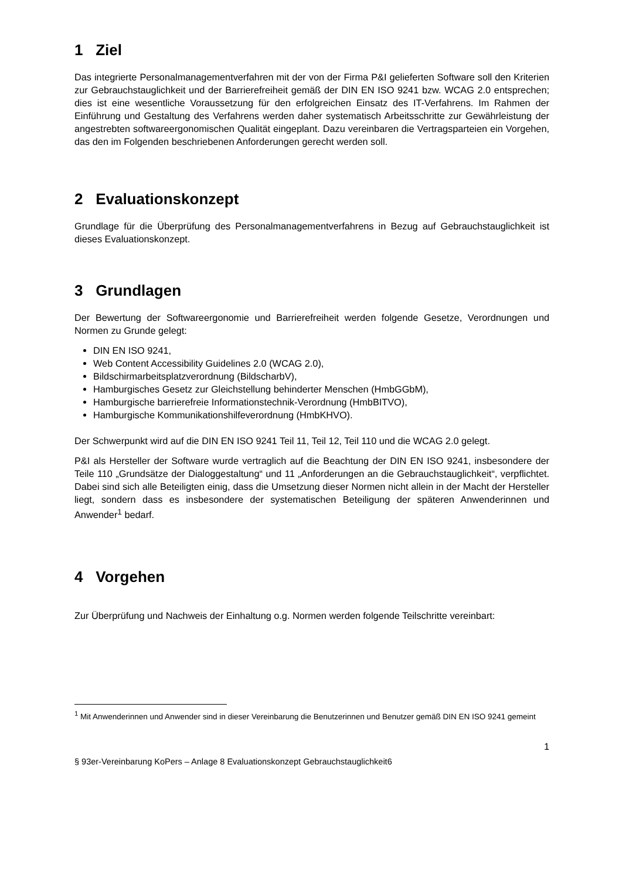1 Ziel
Das integrierte Personalmanagementverfahren mit der von der Firma P&I gelieferten Software soll den Kriterien zur Gebrauchstauglichkeit und der Barrierefreiheit gemäß der DIN EN ISO 9241 bzw. WCAG 2.0 entsprechen; dies ist eine wesentliche Voraussetzung für den erfolgreichen Einsatz des IT-Verfahrens. Im Rahmen der Einführung und Gestaltung des Verfahrens werden daher systematisch Arbeitsschritte zur Gewährleistung der angestrebten softwareergonomischen Qualität eingeplant. Dazu vereinbaren die Vertragsparteien ein Vorgehen, das den im Folgenden beschriebenen Anforderungen gerecht werden soll.
2 Evaluationskonzept
Grundlage für die Überprüfung des Personalmanagementverfahrens in Bezug auf Gebrauchstauglichkeit ist dieses Evaluationskonzept.
3 Grundlagen
Der Bewertung der Softwareergonomie und Barrierefreiheit werden folgende Gesetze, Verordnungen und Normen zu Grunde gelegt:
DIN EN ISO 9241,
Web Content Accessibility Guidelines 2.0 (WCAG 2.0),
Bildschirmarbeitsplatzverordnung (BildscharbV),
Hamburgisches Gesetz zur Gleichstellung behinderter Menschen (HmbGGbM),
Hamburgische barrierefreie Informationstechnik-Verordnung (HmbBITVO),
Hamburgische Kommunikationshilfeverordnung (HmbKHVO).
Der Schwerpunkt wird auf die DIN EN ISO 9241 Teil 11, Teil 12, Teil 110 und die WCAG 2.0 gelegt.
P&I als Hersteller der Software wurde vertraglich auf die Beachtung der DIN EN ISO 9241, insbesondere der Teile 110 „Grundsätze der Dialoggestaltung“ und 11 „Anforderungen an die Gebrauchstauglichkeit“, verpflichtet. Dabei sind sich alle Beteiligten einig, dass die Umsetzung dieser Normen nicht allein in der Macht der Hersteller liegt, sondern dass es insbesondere der systematischen Beteiligung der späteren Anwenderinnen und Anwender<sup>1</sup> bedarf.
4 Vorgehen
Zur Überprüfung und Nachweis der Einhaltung o.g. Normen werden folgende Teilschritte vereinbart:
<sup>1</sup> Mit Anwenderinnen und Anwender sind in dieser Vereinbarung die Benutzerinnen und Benutzer gemäß DIN EN ISO 9241 gemeint
1
§ 93er-Vereinbarung KoPers – Anlage 8 Evaluationskonzept Gebrauchstauglichkeit6